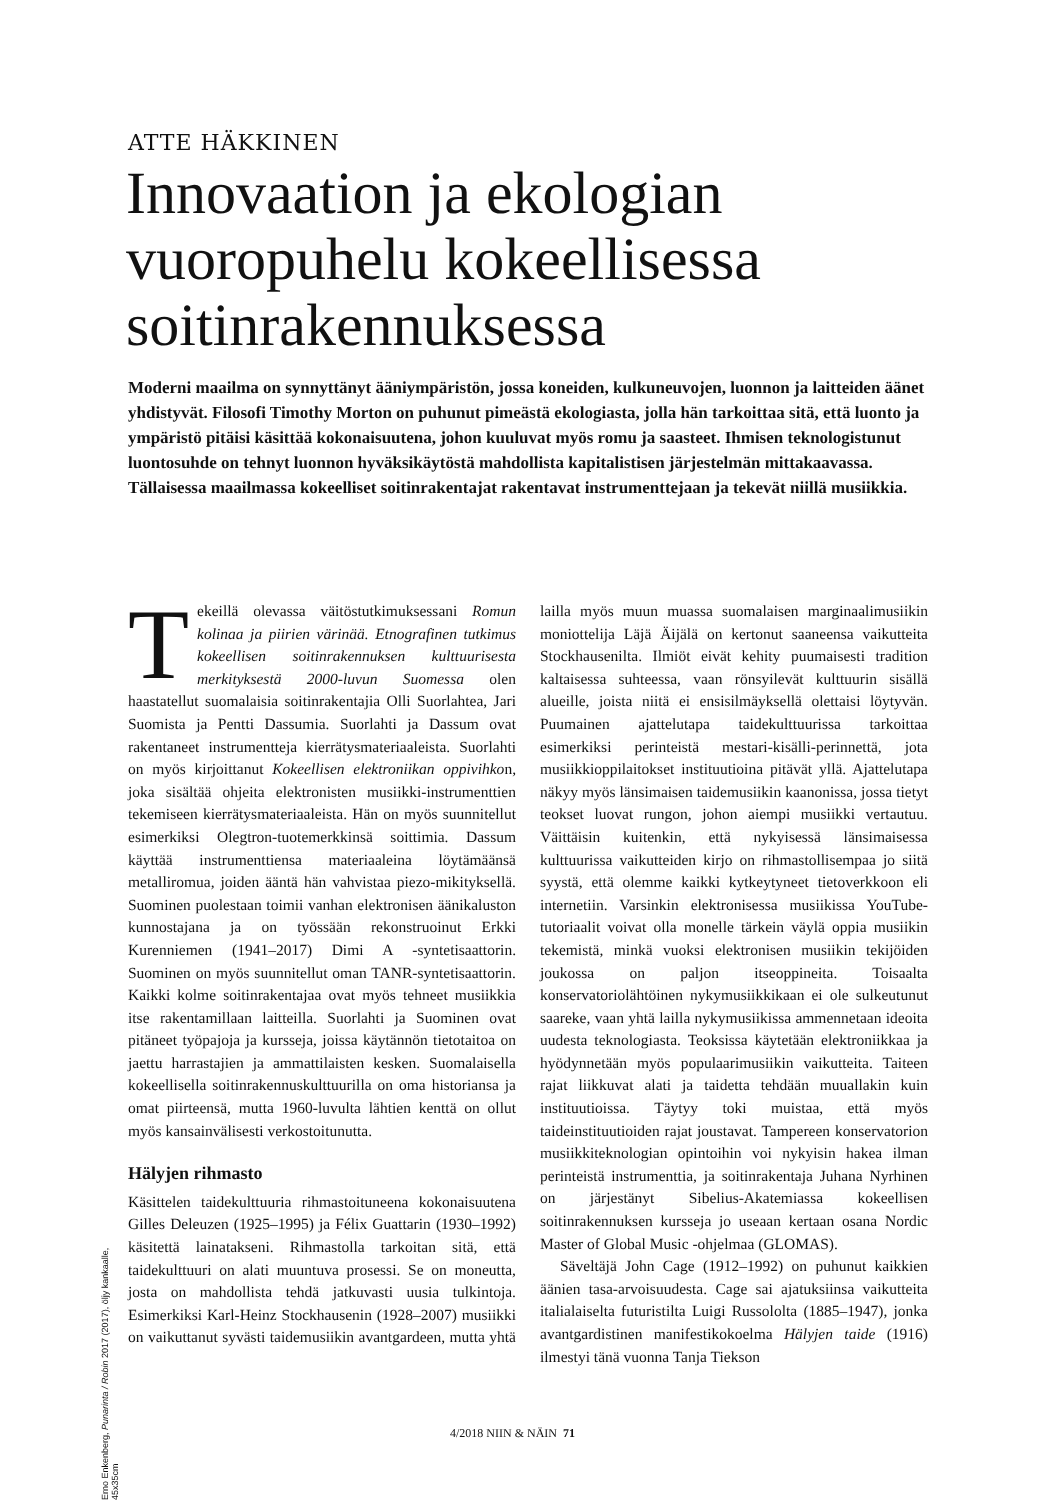ATTE HÄKKINEN
Innovaation ja ekologian
vuoropuhelu kokeellisessa
soitinrakennuksessa
Moderni maailma on synnyttänyt ääniympäristön, jossa koneiden, kulkuneuvojen, luonnon ja laitteiden äänet yhdistyvät. Filosofi Timothy Morton on puhunut pimeästä ekologiasta, jolla hän tarkoittaa sitä, että luonto ja ympäristö pitäisi käsittää kokonaisuutena, johon kuuluvat myös romu ja saasteet. Ihmisen teknologistunut luontosuhde on tehnyt luonnon hyväksikäytöstä mahdollista kapitalistisen järjestelmän mittakaavassa. Tällaisessa maailmassa kokeelliset soitinrakentajat rakentavat instrumenttejaan ja tekevät niillä musiikkia.
Tekeillä olevassa väitöstutkimuksessani Romun kolinaa ja piirien värinää. Etnografinen tutkimus kokeellisen soitinrakennuksen kulttuurisesta merkityksestä 2000-luvun Suomessa olen haastatellut suomalaisia soitinrakentajia Olli Suorlahtea, Jari Suomista ja Pentti Dassumia. Suorlahti ja Dassum ovat rakentaneet instrumentteja kierrätysmateriaaleista. Suorlahti on myös kirjoittanut Kokeellisen elektroniikan oppivihkon, joka sisältää ohjeita elektronisten musiikki-instrumenttien tekemiseen kierrätysmateriaaleista. Hän on myös suunnitellut esimerkiksi Olegtron-tuotemerkkinsä soittimia. Dassum käyttää instrumenttiensa materiaaleina löytämäänsä metalliromua, joiden ääntä hän vahvistaa piezo-mikityksellä. Suominen puolestaan toimii vanhan elektronisen äänikaluston kunnostajana ja on työssään rekonstruoinut Erkki Kurenniemen (1941–2017) Dimi A -syntetisaattorin. Suominen on myös suunnitellut oman TANR-syntetisaattorin. Kaikki kolme soitinrakentajaa ovat myös tehneet musiikkia itse rakentamillaan laitteilla. Suorlahti ja Suominen ovat pitäneet työpajoja ja kursseja, joissa käytännön tietotaitoa on jaettu harrastajien ja ammattilaisten kesken. Suomalaisella kokeellisella soitinrakennuskulttuurilla on oma historiansa ja omat piirteensä, mutta 1960-luvulta lähtien kenttä on ollut myös kansainvälisesti verkostoitunutta.
Hälyjen rihmasto
Käsittelen taidekulttuuria rihmastoituneena kokonaisuutena Gilles Deleuzen (1925–1995) ja Félix Guattarin (1930–1992) käsitettä lainatakseni. Rihmastolla tarkoitan sitä, että taidekulttuuri on alati muuntuva prosessi. Se on moneutta, josta on mahdollista tehdä jatkuvasti uusia tulkintoja. Esimerkiksi Karl-Heinz Stockhausenin (1928–2007) musiikki on vaikuttanut syvästi taidemusiikin avantgardeen, mutta yhtä lailla myös muun muassa suomalaisen marginaalimusiikin moniottelija Läjä Äijälä on kertonut saaneensa vaikutteita Stockhausenilta. Ilmiöt eivät kehity puumaisesti tradition kaltaisessa suhteessa, vaan rönsyilevät kulttuurin sisällä alueille, joista niitä ei ensisilmäyksellä olettaisi löytyvän. Puumainen ajattelutapa taidekulttuurissa tarkoittaa esimerkiksi perinteistä mestari-kisälli-perinnettä, jota musiikkioppilaitokset instituutioina pitävät yllä. Ajattelutapa näkyy myös länsimaisen taidemusiikin kaanonissa, jossa tietyt teokset luovat rungon, johon aiempi musiikki vertautuu. Väittäisin kuitenkin, että nykyisessä länsimaisessa kulttuurissa vaikutteiden kirjo on rihmastollisempaa jo siitä syystä, että olemme kaikki kytkeytyneet tietoverkkoon eli internetiin. Varsinkin elektronisessa musiikissa YouTube-tutoriaalit voivat olla monelle tärkein väylä oppia musiikin tekemistä, minkä vuoksi elektronisen musiikin tekijöiden joukossa on paljon itseoppineita. Toisaalta konservatoriolähtöinen nykymusiikkikaan ei ole sulkeutunut saareke, vaan yhtä lailla nykymusiikissa ammennetaan ideoita uudesta teknologiasta. Teoksissa käytetään elektroniikkaa ja hyödynnetään myös populaarimusiikin vaikutteita. Taiteen rajat liikkuvat alati ja taidetta tehdään muuallakin kuin instituutioissa. Täytyy toki muistaa, että myös taideinstituutioiden rajat joustavat. Tampereen konservatorion musiikkiteknologian opintoihin voi nykyisin hakea ilman perinteistä instrumenttia, ja soitinrakentaja Juhana Nyrhinen on järjestänyt Sibelius-Akatemiassa kokeellisen soitinrakennuksen kursseja jo useaan kertaan osana Nordic Master of Global Music -ohjelmaa (GLOMAS).
Säveltäjä John Cage (1912–1992) on puhunut kaikkien äänien tasa-arvoisuudesta. Cage sai ajatuksiinsa vaikutteita italialaiselta futuristilta Luigi Russololta (1885–1947), jonka avantgardistinen manifestikokoelma Hälyjen taide (1916) ilmestyi tänä vuonna Tanja Tiekson
Erno Enkenberg, Punarinta / Robin 2017 (2017), öljy kankaalle, 45x35cm
4/2018 NIIN & NÄIN 71